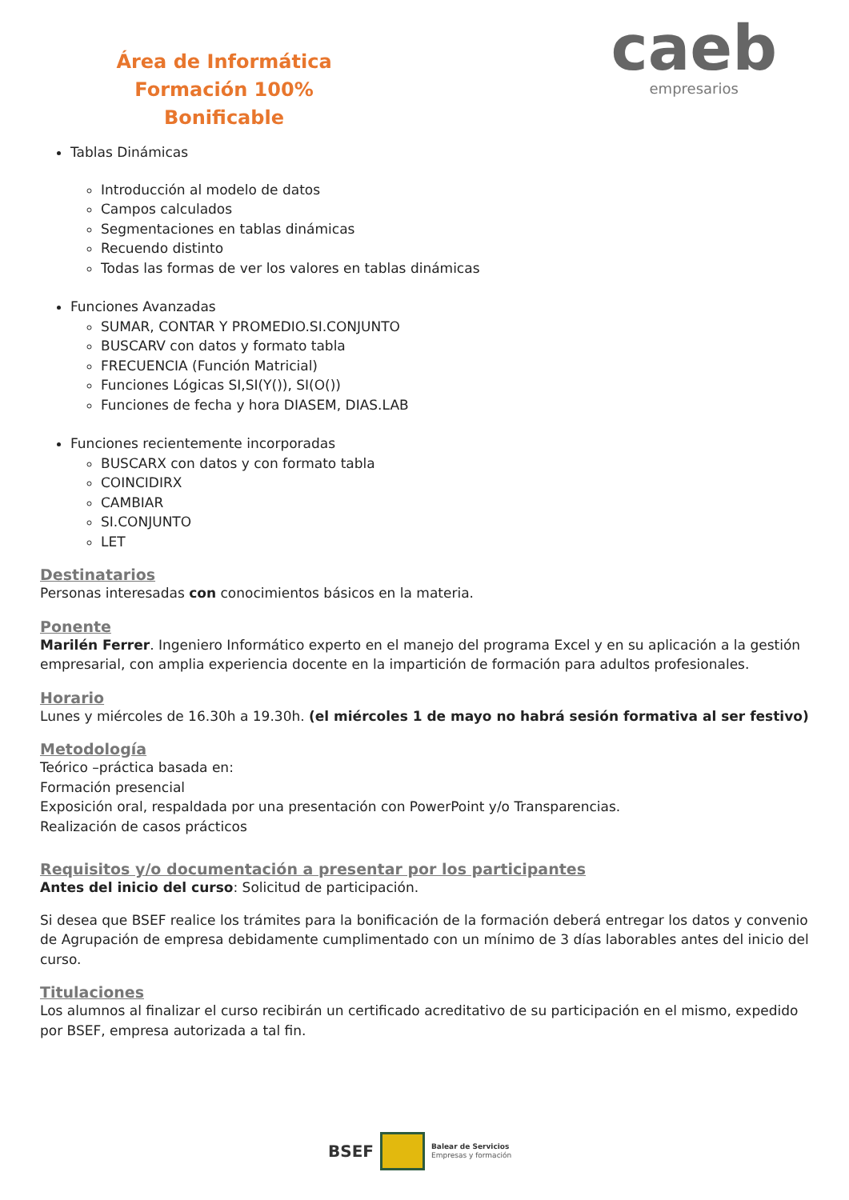Área de Informática
Formación 100% Bonificable
caeb
empresarios
Tablas Dinámicas
Introducción al modelo de datos
Campos calculados
Segmentaciones en tablas dinámicas
Recuendo distinto
Todas las formas de ver los valores en tablas dinámicas
Funciones Avanzadas
SUMAR, CONTAR Y PROMEDIO.SI.CONJUNTO
BUSCARV con datos y formato tabla
FRECUENCIA (Función Matricial)
Funciones Lógicas SI,SI(Y()), SI(O())
Funciones de fecha y hora DIASEM, DIAS.LAB
Funciones recientemente incorporadas
BUSCARX con datos y con formato tabla
COINCIDIRX
CAMBIAR
SI.CONJUNTO
LET
Destinatarios
Personas interesadas con conocimientos básicos en la materia.
Ponente
Marilén Ferrer. Ingeniero Informático experto en el manejo del programa Excel y en su aplicación a la gestión empresarial, con amplia experiencia docente en la impartición de formación para adultos profesionales.
Horario
Lunes y miércoles de 16.30h a 19.30h. (el miércoles 1 de mayo no habrá sesión formativa al ser festivo)
Metodología
Teórico –práctica basada en:
Formación presencial
Exposición oral, respaldada por una presentación con PowerPoint y/o Transparencias.
Realización de casos prácticos
Requisitos y/o documentación a presentar por los participantes
Antes del inicio del curso: Solicitud de participación.
Si desea que BSEF realice los trámites para la bonificación de la formación deberá entregar los datos y convenio de Agrupación de empresa debidamente cumplimentado con un mínimo de 3 días laborables antes del inicio del curso.
Titulaciones
Los alumnos al finalizar el curso recibirán un certificado acreditativo de su participación en el mismo, expedido por BSEF, empresa autorizada a tal fin.
BSEF
Balear de Servicios
Empresas y formación